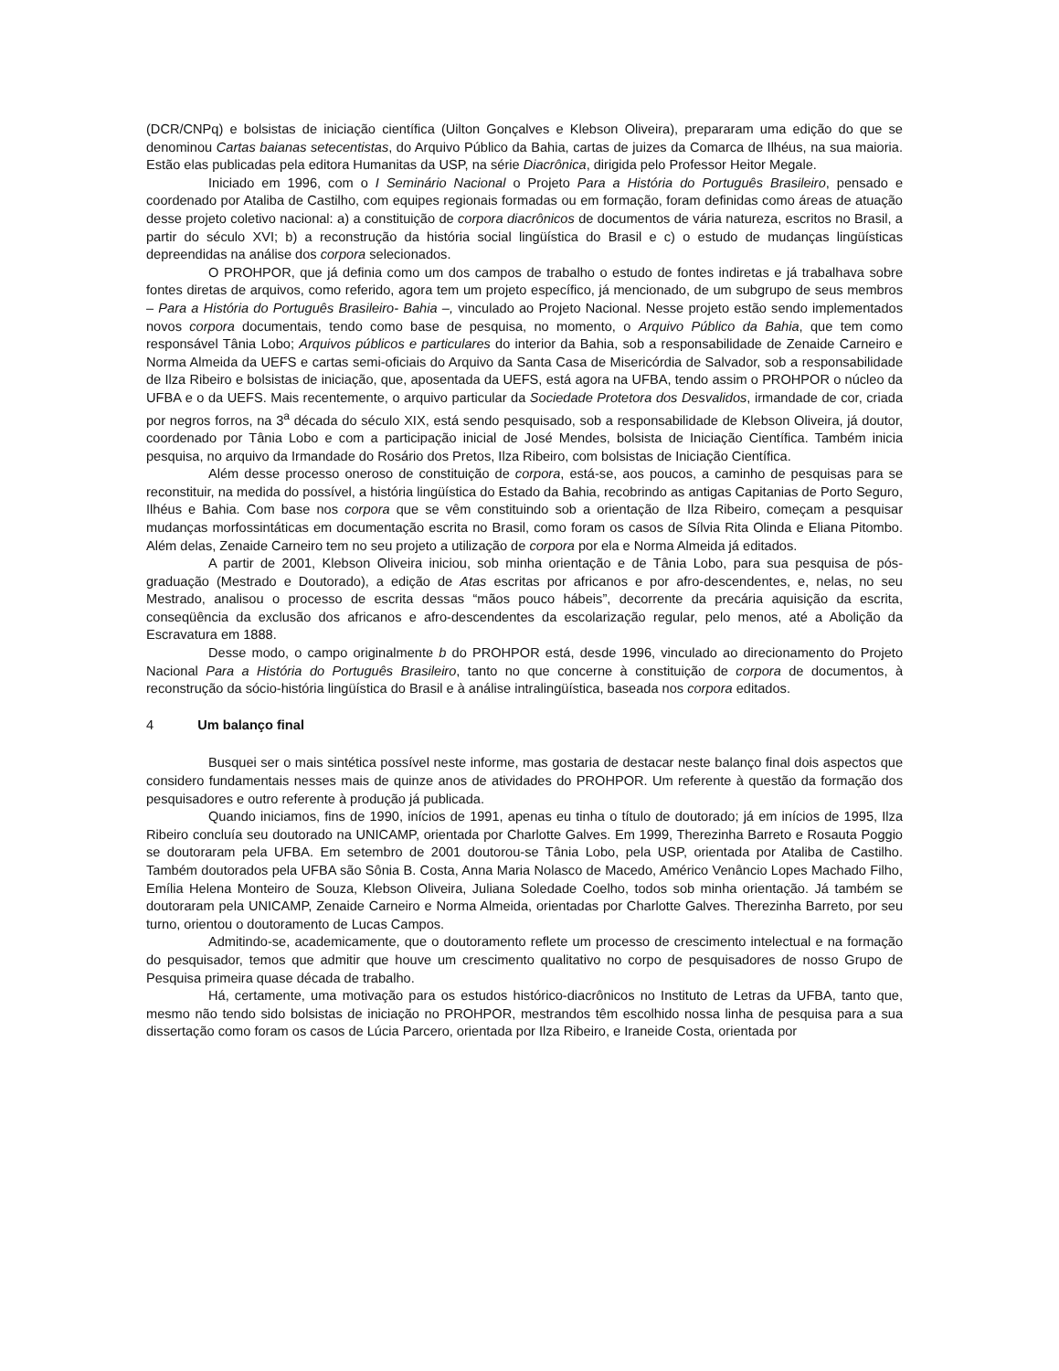(DCR/CNPq) e bolsistas de iniciação científica (Uilton Gonçalves e Klebson Oliveira), prepararam uma edição do que se denominou Cartas baianas setecentistas, do Arquivo Público da Bahia, cartas de juizes da Comarca de Ilhéus, na sua maioria. Estão elas publicadas pela editora Humanitas da USP, na série Diacrônica, dirigida pelo Professor Heitor Megale.
Iniciado em 1996, com o I Seminário Nacional o Projeto Para a História do Português Brasileiro, pensado e coordenado por Ataliba de Castilho, com equipes regionais formadas ou em formação, foram definidas como áreas de atuação desse projeto coletivo nacional: a) a constituição de corpora diacrônicos de documentos de vária natureza, escritos no Brasil, a partir do século XVI; b) a reconstrução da história social lingüística do Brasil e c) o estudo de mudanças lingüísticas depreendidas na análise dos corpora selecionados.
O PROHPOR, que já definia como um dos campos de trabalho o estudo de fontes indiretas e já trabalhava sobre fontes diretas de arquivos, como referido, agora tem um projeto específico, já mencionado, de um subgrupo de seus membros – Para a História do Português Brasileiro- Bahia –, vinculado ao Projeto Nacional. Nesse projeto estão sendo implementados novos corpora documentais, tendo como base de pesquisa, no momento, o Arquivo Público da Bahia, que tem como responsável Tânia Lobo; Arquivos públicos e particulares do interior da Bahia, sob a responsabilidade de Zenaide Carneiro e Norma Almeida da UEFS e cartas semi-oficiais do Arquivo da Santa Casa de Misericórdia de Salvador, sob a responsabilidade de Ilza Ribeiro e bolsistas de iniciação, que, aposentada da UEFS, está agora na UFBA, tendo assim o PROHPOR o núcleo da UFBA e o da UEFS. Mais recentemente, o arquivo particular da Sociedade Protetora dos Desvalidos, irmandade de cor, criada por negros forros, na 3<sup>a</sup> década do século XIX, está sendo pesquisado, sob a responsabilidade de Klebson Oliveira, já doutor, coordenado por Tânia Lobo e com a participação inicial de José Mendes, bolsista de Iniciação Científica. Também inicia pesquisa, no arquivo da Irmandade do Rosário dos Pretos, Ilza Ribeiro, com bolsistas de Iniciação Científica.
Além desse processo oneroso de constituição de corpora, está-se, aos poucos, a caminho de pesquisas para se reconstituir, na medida do possível, a história lingüística do Estado da Bahia, recobrindo as antigas Capitanias de Porto Seguro, Ilhéus e Bahia. Com base nos corpora que se vêm constituindo sob a orientação de Ilza Ribeiro, começam a pesquisar mudanças morfossintáticas em documentação escrita no Brasil, como foram os casos de Sílvia Rita Olinda e Eliana Pitombo. Além delas, Zenaide Carneiro tem no seu projeto a utilização de corpora por ela e Norma Almeida já editados.
A partir de 2001, Klebson Oliveira iniciou, sob minha orientação e de Tânia Lobo, para sua pesquisa de pós-graduação (Mestrado e Doutorado), a edição de Atas escritas por africanos e por afro-descendentes, e, nelas, no seu Mestrado, analisou o processo de escrita dessas “mãos pouco hábeis”, decorrente da precária aquisição da escrita, conseqüência da exclusão dos africanos e afro-descendentes da escolarização regular, pelo menos, até a Abolição da Escravatura em 1888.
Desse modo, o campo originalmente b do PROHPOR está, desde 1996, vinculado ao direcionamento do Projeto Nacional Para a História do Português Brasileiro, tanto no que concerne à constituição de corpora de documentos, à reconstrução da sócio-história lingüística do Brasil e à análise intralingüística, baseada nos corpora editados.
4 Um balanço final
Busquei ser o mais sintética possível neste informe, mas gostaria de destacar neste balanço final dois aspectos que considero fundamentais nesses mais de quinze anos de atividades do PROHPOR. Um referente à questão da formação dos pesquisadores e outro referente à produção já publicada.
Quando iniciamos, fins de 1990, inícios de 1991, apenas eu tinha o título de doutorado; já em inícios de 1995, Ilza Ribeiro concluía seu doutorado na UNICAMP, orientada por Charlotte Galves. Em 1999, Therezinha Barreto e Rosauta Poggio se doutoraram pela UFBA. Em setembro de 2001 doutorou-se Tânia Lobo, pela USP, orientada por Ataliba de Castilho. Também doutorados pela UFBA são Sônia B. Costa, Anna Maria Nolasco de Macedo, Américo Venâncio Lopes Machado Filho, Emília Helena Monteiro de Souza, Klebson Oliveira, Juliana Soledade Coelho, todos sob minha orientação. Já também se doutoraram pela UNICAMP, Zenaide Carneiro e Norma Almeida, orientadas por Charlotte Galves. Therezinha Barreto, por seu turno, orientou o doutoramento de Lucas Campos.
Admitindo-se, academicamente, que o doutoramento reflete um processo de crescimento intelectual e na formação do pesquisador, temos que admitir que houve um crescimento qualitativo no corpo de pesquisadores de nosso Grupo de Pesquisa primeira quase década de trabalho.
Há, certamente, uma motivação para os estudos histórico-diacrônicos no Instituto de Letras da UFBA, tanto que, mesmo não tendo sido bolsistas de iniciação no PROHPOR, mestrandos têm escolhido nossa linha de pesquisa para a sua dissertação como foram os casos de Lúcia Parcero, orientada por Ilza Ribeiro, e Iraneide Costa, orientada por